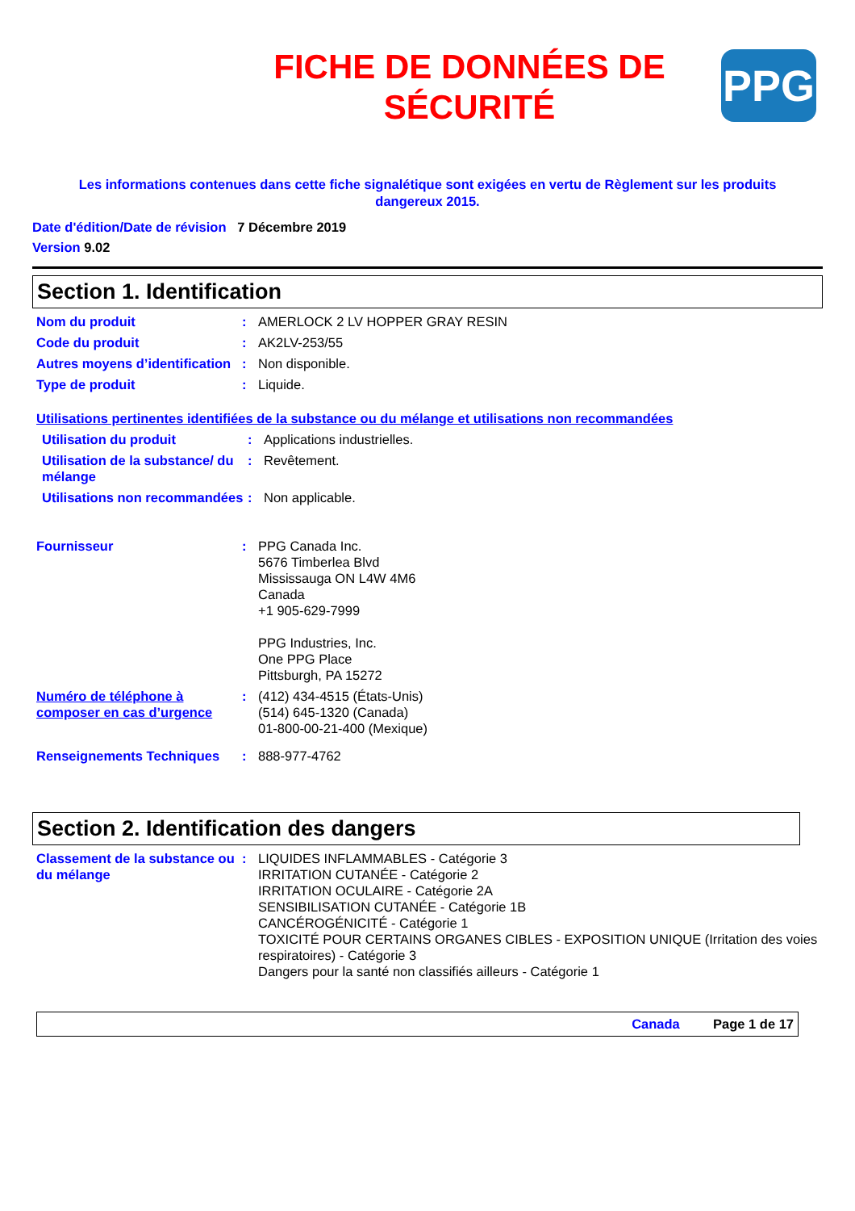FICHE DE DONNÉES DE SÉCURITÉ
PPG
Les informations contenues dans cette fiche signalétique sont exigées en vertu de Règlement sur les produits dangereux 2015.
Date d'édition/Date de révision 7 Décembre 2019
Version 9.02
Section 1. Identification
Nom du produit : AMERLOCK 2 LV HOPPER GRAY RESIN
Code du produit : AK2LV-253/55
Autres moyens d’identification
: Non disponible.
Type de produit : Liquide.
Utilisations pertinentes identifiées de la substance ou du mélange et utilisations non recommandées
Utilisation du produit : Applications industrielles.
Utilisation de la substance/ du mélange
: Revêtement.
Utilisations non recommandées
: Non applicable.
Fournisseur : PPG Canada Inc.
5676 Timberlea Blvd
Mississauga ON L4W 4M6
Canada
+1 905-629-7999
PPG Industries, Inc.
One PPG Place
Pittsburgh, PA 15272
Numéro de téléphone à composer en cas d’urgence
: (412) 434-4515 (États-Unis)
(514) 645-1320 (Canada)
01-800-00-21-400 (Mexique)
Renseignements Techniques : 888-977-4762
Section 2. Identification des dangers
Classement de la substance ou du mélange
: LIQUIDES INFLAMMABLES - Catégorie 3
IRRITATION CUTANÉE - Catégorie 2
IRRITATION OCULAIRE - Catégorie 2A
SENSIBILISATION CUTANÉE - Catégorie 1B
CANCÉROGÉNICITÉ - Catégorie 1
TOXICITÉ POUR CERTAINS ORGANES CIBLES - EXPOSITION UNIQUE (Irritation des voies respiratoires) - Catégorie 3
Dangers pour la santé non classifiés ailleurs - Catégorie 1
Canada Page 1 de 17